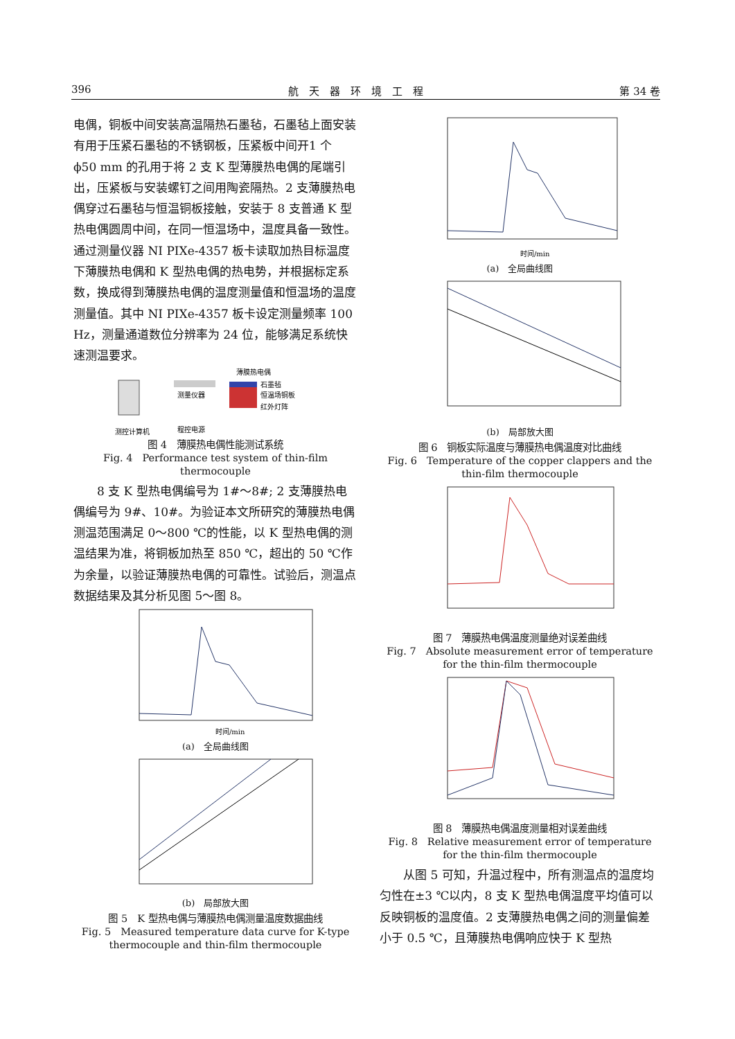396 航　天　器　环　境　工　程 第 34 卷
电偶，铜板中间安装高温隔热石墨毡，石墨毡上面安装有用于压紧石墨毡的不锈钢板，压紧板中间开1 个 ϕ50 mm 的孔用于将 2 支 K 型薄膜热电偶的尾端引出，压紧板与安装螺钉之间用陶瓷隔热。2 支薄膜热电偶穿过石墨毡与恒温铜板接触，安装于 8 支普通 K 型热电偶圆周中间，在同一恒温场中，温度具备一致性。通过测量仪器 NI PIXe-4357 板卡读取加热目标温度下薄膜热电偶和 K 型热电偶的热电势，并根据标定系数，换成得到薄膜热电偶的温度测量值和恒温场的温度测量值。其中 NI PIXe-4357 板卡设定测量频率 100 Hz，测量通道数位分辨率为 24 位，能够满足系统快速测温要求。
测量仪器
程控电源
石墨毡
恒温场铜板
红外灯阵
薄膜热电偶
测控计算机
图 4　薄膜热电偶性能测试系统
Fig. 4　Performance test system of thin-film thermocouple
　　8 支 K 型热电偶编号为 1#～8#; 2 支薄膜热电偶编号为 9#、10#。为验证本文所研究的薄膜热电偶测温范围满足 0～800 ℃的性能，以 K 型热电偶的测温结果为准，将铜板加热至 850 ℃，超出的 50 ℃作为余量，以验证薄膜热电偶的可靠性。试验后，测温点数据结果及其分析见图 5～图 8。
时间/min
(a)　全局曲线图
(b)　局部放大图
图 5　K 型热电偶与薄膜热电偶测量温度数据曲线
Fig. 5　Measured temperature data curve for K-type thermocouple and thin-film thermocouple
时间/min
(a)　全局曲线图
(b)　局部放大图
图 6　铜板实际温度与薄膜热电偶温度对比曲线
Fig. 6　Temperature of the copper clappers and the thin-film thermocouple
图 7　薄膜热电偶温度测量绝对误差曲线
Fig. 7　Absolute measurement error of temperature for the thin-film thermocouple
图 8　薄膜热电偶温度测量相对误差曲线
Fig. 8　Relative measurement error of temperature for the thin-film thermocouple
　　从图 5 可知，升温过程中，所有测温点的温度均匀性在±3 ℃以内，8 支 K 型热电偶温度平均值可以反映铜板的温度值。2 支薄膜热电偶之间的测量偏差小于 0.5 ℃，且薄膜热电偶响应快于 K 型热